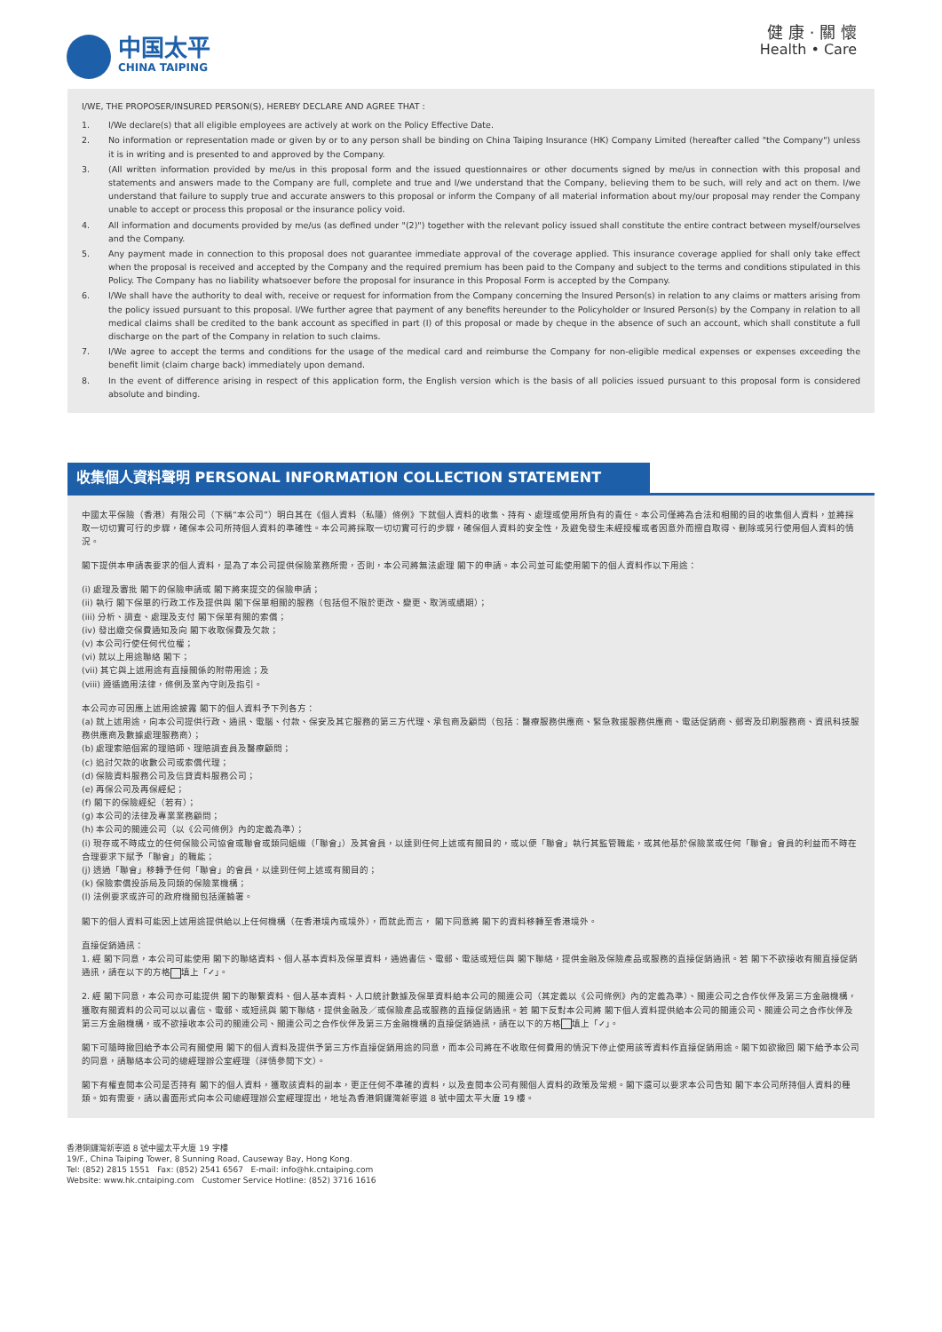中国太平
CHINA TAIPING
健 康 · 關 懷
Health • Care
I/WE, THE PROPOSER/INSURED PERSON(S), HEREBY DECLARE AND AGREE THAT :
1. I/We declare(s) that all eligible employees are actively at work on the Policy Effective Date.
2. No information or representation made or given by or to any person shall be binding on China Taiping Insurance (HK) Company Limited (hereafter called "the Company") unless it is in writing and is presented to and approved by the Company.
3. (All written information provided by me/us in this proposal form and the issued questionnaires or other documents signed by me/us in connection with this proposal and statements and answers made to the Company are full, complete and true and I/we understand that the Company, believing them to be such, will rely and act on them. I/we understand that failure to supply true and accurate answers to this proposal or inform the Company of all material information about my/our proposal may render the Company unable to accept or process this proposal or the insurance policy void.
4. All information and documents provided by me/us (as defined under "(2)") together with the relevant policy issued shall constitute the entire contract between myself/ourselves and the Company.
5. Any payment made in connection to this proposal does not guarantee immediate approval of the coverage applied. This insurance coverage applied for shall only take effect when the proposal is received and accepted by the Company and the required premium has been paid to the Company and subject to the terms and conditions stipulated in this Policy. The Company has no liability whatsoever before the proposal for insurance in this Proposal Form is accepted by the Company.
6. I/We shall have the authority to deal with, receive or request for information from the Company concerning the Insured Person(s) in relation to any claims or matters arising from the policy issued pursuant to this proposal. I/We further agree that payment of any benefits hereunder to the Policyholder or Insured Person(s) by the Company in relation to all medical claims shall be credited to the bank account as specified in part (I) of this proposal or made by cheque in the absence of such an account, which shall constitute a full discharge on the part of the Company in relation to such claims.
7. I/We agree to accept the terms and conditions for the usage of the medical card and reimburse the Company for non-eligible medical expenses or expenses exceeding the benefit limit (claim charge back) immediately upon demand.
8. In the event of difference arising in respect of this application form, the English version which is the basis of all policies issued pursuant to this proposal form is considered absolute and binding.
收集個人資料聲明 PERSONAL INFORMATION COLLECTION STATEMENT
中國太平保險（香港）有限公司（下稱“本公司”）明白其在《個人資料（私隱）條例》下就個人資料的收集、持有、處理或使用所負有的責任。本公司僅將為合法和相關的目的收集個人資料，並將採取一切切實可行的步驟，確保本公司所持個人資料的準確性。本公司將採取一切切實可行的步驟，確保個人資料的安全性，及避免發生未經授權或者因意外而擅自取得、刪除或另行使用個人資料的情況。
閣下提供本申請表要求的個人資料，是為了本公司提供保險業務所需，否則，本公司將無法處理 閣下的申請。本公司並可能使用閣下的個人資料作以下用途：
(i) 處理及審批 閣下的保險申請或 閣下將來提交的保險申請；
(ii) 執行 閣下保單的行政工作及提供與 閣下保單相關的服務（包括但不限於更改、變更、取消或續期）；
(iii) 分析、調查、處理及支付 閣下保單有關的索償；
(iv) 發出繳交保費通知及向 閣下收取保費及欠款；
(v) 本公司行使任何代位權；
(vi) 就以上用途聯絡 閣下；
(vii) 其它與上述用途有直接關係的附帶用途；及
(viii) 遵循適用法律，條例及業內守則及指引。
本公司亦可因應上述用途披露 閣下的個人資料予下列各方：
(a) 就上述用途，向本公司提供行政、通訊、電腦、付款、保安及其它服務的第三方代理、承包商及顧問（包括：醫療服務供應商、緊急救援服務供應商、電話促銷商、郵寄及印刷服務商、資訊科技服務供應商及數據處理服務商）；
(b) 處理索賠個案的理賠師、理賠調查員及醫療顧問；
(c) 追討欠款的收數公司或索償代理；
(d) 保險資料服務公司及信貸資料服務公司；
(e) 再保公司及再保經紀；
(f) 閣下的保險經紀（若有）；
(g) 本公司的法律及專業業務顧問；
(h) 本公司的關連公司（以《公司條例》內的定義為準）；
(i) 現存或不時成立的任何保險公司協會或聯會或類同組織（「聯會」）及其會員，以達到任何上述或有關目的，或以便「聯會」執行其監管職能，或其他基於保險業或任何「聯會」會員的利益而不時在合理要求下賦予「聯會」的職能；
(j) 透過「聯會」移轉予任何「聯會」的會員，以達到任何上述或有關目的；
(k) 保險索償投訴局及同類的保險業機構；
(l) 法例要求或許可的政府機關包括運輸署。
閣下的個人資料可能因上述用途提供給以上任何機構（在香港境內或境外），而就此而言， 閣下同意將 閣下的資料移轉至香港境外。
直接促銷通訊：
1. 經 閣下同意，本公司可能使用 閣下的聯絡資料、個人基本資料及保單資料，通過書信、電郵、電話或短信與 閣下聯絡，提供金融及保險產品或服務的直接促銷通訊。若 閣下不欲接收有關直接促銷通訊，請在以下的方格 填上「✓」。
2. 經 閣下同意，本公司亦可能提供 閣下的聯繫資料、個人基本資料、人口統計數據及保單資料給本公司的關連公司（其定義以《公司條例》內的定義為準）、關連公司之合作伙伴及第三方金融機構，獲取有關資料的公司可以以書信、電郵、或短訊與 閣下聯絡，提供金融及／或保險產品或服務的直接促銷通訊。若 閣下反對本公司將 閣下個人資料提供給本公司的關連公司、關連公司之合作伙伴及第三方金融機構，或不欲接收本公司的關連公司、關連公司之合作伙伴及第三方金融機構的直接促銷通訊，請在以下的方格 填上「✓」。
閣下可隨時撤回給予本公司有關使用 閣下的個人資料及提供予第三方作直接促銷用途的同意，而本公司將在不收取任何費用的情況下停止使用該等資料作直接促銷用途。閣下如欲撤回 閣下給予本公司的同意，請聯絡本公司的總經理辦公室經理（詳情參閱下文）。
閣下有權查閱本公司是否持有 閣下的個人資料，獲取該資料的副本，更正任何不準確的資料，以及查閱本公司有關個人資料的政策及常規。閣下還可以要求本公司告知 閣下本公司所持個人資料的種類。如有需要，請以書面形式向本公司總經理辦公室經理提出，地址為香港銅鑼灣新寧道 8 號中國太平大廈 19 樓。
香港銅鑼灣新寧道 8 號中國太平大廈 19 字樓
19/F., China Taiping Tower, 8 Sunning Road, Causeway Bay, Hong Kong.
Tel: (852) 2815 1551 Fax: (852) 2541 6567 E-mail: info@hk.cntaiping.com
Website: www.hk.cntaiping.com Customer Service Hotline: (852) 3716 1616